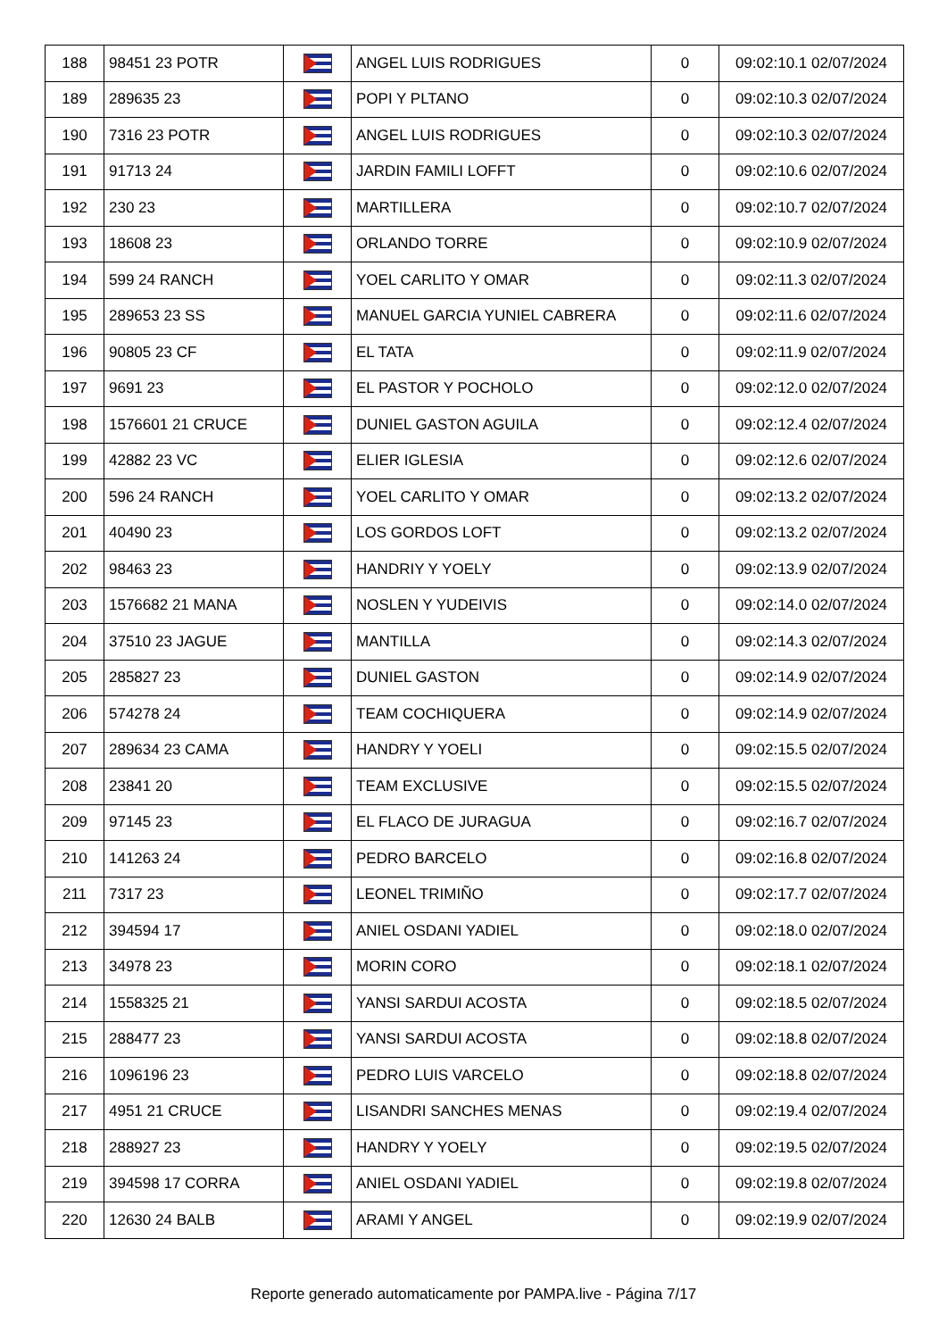| 188 | 98451 23 POTR | | ANGEL LUIS RODRIGUES | 0 | 09:02:10.1 02/07/2024 |
| 189 | 289635 23 | | POPI Y PLTANO | 0 | 09:02:10.3 02/07/2024 |
| 190 | 7316 23 POTR | | ANGEL LUIS RODRIGUES | 0 | 09:02:10.3 02/07/2024 |
| 191 | 91713 24 | | JARDIN FAMILI LOFFT | 0 | 09:02:10.6 02/07/2024 |
| 192 | 230 23 | | MARTILLERA | 0 | 09:02:10.7 02/07/2024 |
| 193 | 18608 23 | | ORLANDO TORRE | 0 | 09:02:10.9 02/07/2024 |
| 194 | 599 24 RANCH | | YOEL CARLITO Y OMAR | 0 | 09:02:11.3 02/07/2024 |
| 195 | 289653 23 SS | | MANUEL GARCIA YUNIEL CABRERA | 0 | 09:02:11.6 02/07/2024 |
| 196 | 90805 23 CF | | EL TATA | 0 | 09:02:11.9 02/07/2024 |
| 197 | 9691 23 | | EL PASTOR Y POCHOLO | 0 | 09:02:12.0 02/07/2024 |
| 198 | 1576601 21 CRUCE | | DUNIEL GASTON AGUILA | 0 | 09:02:12.4 02/07/2024 |
| 199 | 42882 23 VC | | ELIER IGLESIA | 0 | 09:02:12.6 02/07/2024 |
| 200 | 596 24 RANCH | | YOEL CARLITO Y OMAR | 0 | 09:02:13.2 02/07/2024 |
| 201 | 40490 23 | | LOS GORDOS LOFT | 0 | 09:02:13.2 02/07/2024 |
| 202 | 98463 23 | | HANDRIY Y YOELY | 0 | 09:02:13.9 02/07/2024 |
| 203 | 1576682 21 MANA | | NOSLEN Y YUDEIVIS | 0 | 09:02:14.0 02/07/2024 |
| 204 | 37510 23 JAGUE | | MANTILLA | 0 | 09:02:14.3 02/07/2024 |
| 205 | 285827 23 | | DUNIEL GASTON | 0 | 09:02:14.9 02/07/2024 |
| 206 | 574278 24 | | TEAM COCHIQUERA | 0 | 09:02:14.9 02/07/2024 |
| 207 | 289634 23 CAMA | | HANDRY Y YOELI | 0 | 09:02:15.5 02/07/2024 |
| 208 | 23841 20 | | TEAM EXCLUSIVE | 0 | 09:02:15.5 02/07/2024 |
| 209 | 97145 23 | | EL FLACO DE JURAGUA | 0 | 09:02:16.7 02/07/2024 |
| 210 | 141263 24 | | PEDRO BARCELO | 0 | 09:02:16.8 02/07/2024 |
| 211 | 7317 23 | | LEONEL TRIMIÑO | 0 | 09:02:17.7 02/07/2024 |
| 212 | 394594 17 | | ANIEL OSDANI YADIEL | 0 | 09:02:18.0 02/07/2024 |
| 213 | 34978 23 | | MORIN CORO | 0 | 09:02:18.1 02/07/2024 |
| 214 | 1558325 21 | | YANSI SARDUI ACOSTA | 0 | 09:02:18.5 02/07/2024 |
| 215 | 288477 23 | | YANSI SARDUI ACOSTA | 0 | 09:02:18.8 02/07/2024 |
| 216 | 1096196 23 | | PEDRO LUIS VARCELO | 0 | 09:02:18.8 02/07/2024 |
| 217 | 4951 21 CRUCE | | LISANDRI SANCHES MENAS | 0 | 09:02:19.4 02/07/2024 |
| 218 | 288927 23 | | HANDRY Y YOELY | 0 | 09:02:19.5 02/07/2024 |
| 219 | 394598 17 CORRA | | ANIEL OSDANI YADIEL | 0 | 09:02:19.8 02/07/2024 |
| 220 | 12630 24 BALB | | ARAMI Y ANGEL | 0 | 09:02:19.9 02/07/2024 |
Reporte generado automaticamente por PAMPA.live - Página 7/17